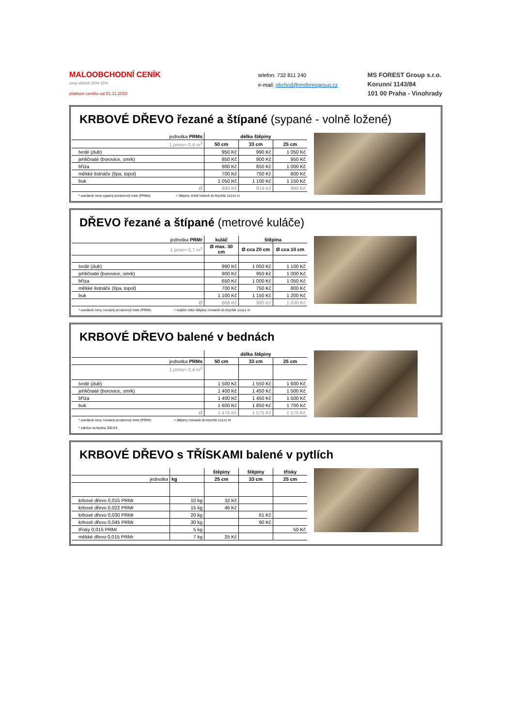MALOOBCHODNÍ CENÍK
ceny včetně DPH 15%
platnost ceníku od 01.11.2018
telefon: 732 811 240
e-mail: obchod@msforesgroup.cz
MS FOREST Group s.r.o.
Korunní 1143/84
101 00 Praha - Vinohrady
KRBOVÉ DŘEVO řezané a štípané (sypané - volně ložené)
| jednotka PRMs | délka štěpiny | | |
| 1 prms= 0,4 m<sup>3</sup> | 50 cm | 33 cm | 25 cm |
| tvrdé (dub) | 950 Kč | 990 Kč | 1 050 Kč |
| jehličnaté (borovice, smrk) | 850 Kč | 900 Kč | 950 Kč |
| bříza | 900 Kč | 850 Kč | 1 000 Kč |
| měkké listnáče (lípa, topol) | 700 Kč | 750 Kč | 800 Kč |
| buk | 1 050 Kč | 1 100 Kč | 1 150 Kč |
| Ø | 890 Kč | 918 Kč | 990 Kč |
* uvedené ceny sypaný prostorový metr (PRMs) = štěpiny volně ložené do krychle 1x1x1 m
DŘEVO řezané a štípané (metrové kuláče)
| jednotka PRMr | kuláč | štěpina | |
| 1 prmr= 0,7 m<sup>3</sup> | Ø max. 30 cm | Ø cca 20 cm | Ø cca 10 cm |
| tvrdé (dub) | 990 Kč | 1 050 Kč | 1 100 Kč |
| jehličnaté (borovice, smrk) | 900 Kč | 950 Kč | 1 000 Kč |
| bříza | 650 Kč | 1 000 Kč | 1 050 Kč |
| měkké listnáče (lípa, topol) | 700 Kč | 750 Kč | 800 Kč |
| buk | 1 100 Kč | 1 150 Kč | 1 200 Kč |
| Ø | 868 Kč | 980 Kč | 1 030 Kč |
* uvedené ceny rovnaný prostorový metr (PRMr) = kuláče nebo štěpiny rovnané do krychle 1x1x1 m
KRBOVÉ DŘEVO balené v bednách
| | délka štěpiny | | |
| jednotka PRMs | 50 cm | 33 cm | 25 cm |
| 1 prms= 0,4 m<sup>3</sup> | | | |
| tvrdé (dub) | 1 500 Kč | 1 550 Kč | 1 600 Kč |
| jehličnaté (borovice, smrk) | 1 400 Kč | 1 450 Kč | 1 500 Kč |
| bříza | 1 400 Kč | 1 450 Kč | 1 500 Kč |
| buk | 1 600 Kč | 1 850 Kč | 1 700 Kč |
| Ø | 1 475 Kč | 1 575 Kč | 1 575 Kč |
* uvedené ceny rovnaný prostorový metr (PRMr) = štěpiny rovnané do krychle 1x1x1 m
* záloha na bednu 200 Kč
KRBOVÉ DŘEVO s TŘÍSKAMI balené v pytlích
| | | štěpiny | štěpiny | třísky |
| jednotka | kg | 25 cm | 33 cm | 25 cm |
| krbové dřevo 0,015 PRMr | 10 kg | 32 Kč | | |
| krbové dřevo 0,022 PRMr | 15 kg | 46 Kč | | |
| krbové dřevo 0,030 PRMr | 20 kg | | 61 Kč | |
| krbové dřevo 0,045 PRMr | 30 kg | | 90 Kč | |
| třísky 0,015 PRMr | 5 kg | | | 50 Kč |
| měkké dřevo 0,015 PRMr | 7 kg | 25 Kč | | |